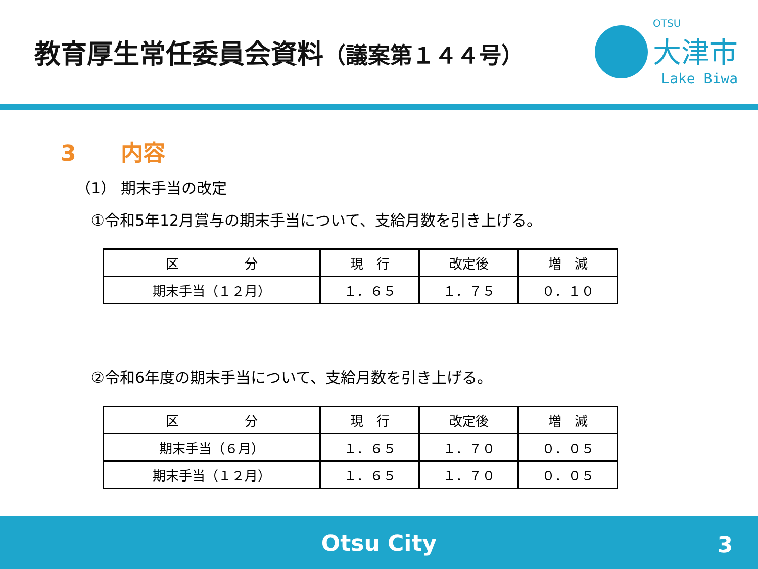教育厚生常任委員会資料（議案第１４４号）
OTSU
大津市
Lake Biwa
3　　内容
（1） 期末手当の改定
①令和5年12月賞与の期末手当について、支給月数を引き上げる。
| 区 分 | 現 行 | 改定後 | 増 減 |
| --- | --- | --- | --- |
| 期末手当（１２月） | １．６５ | １．７５ | ０．１０ |
②令和6年度の期末手当について、支給月数を引き上げる。
| 区 分 | 現 行 | 改定後 | 増 減 |
| --- | --- | --- | --- |
| 期末手当（６月） | １．６５ | １．７０ | ０．０５ |
| 期末手当（１２月） | １．６５ | １．７０ | ０．０５ |
Otsu City
3